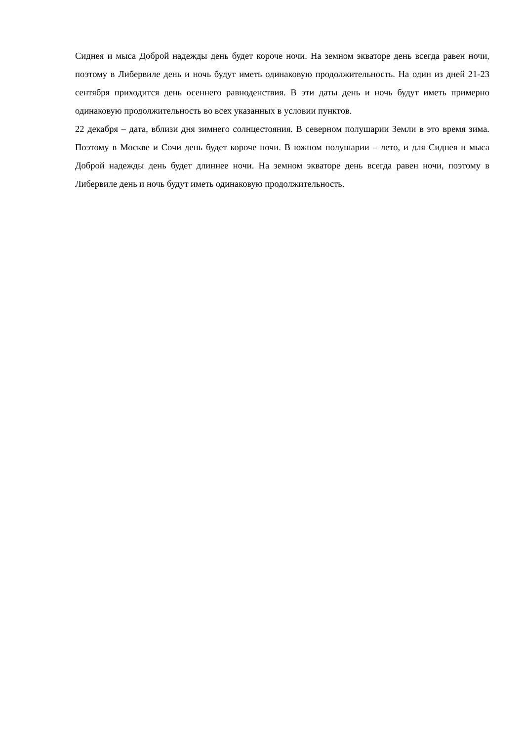Сиднея и мыса Доброй надежды день будет короче ночи. На земном экваторе день всегда равен ночи, поэтому в Либервиле день и ночь будут иметь одинаковую продолжительность. На один из дней 21-23 сентября приходится день осеннего равноденствия. В эти даты день и ночь будут иметь примерно одинаковую продолжительность во всех указанных в условии пунктов.
22 декабря – дата, вблизи дня зимнего солнцестояния. В северном полушарии Земли в это время зима. Поэтому в Москве и Сочи день будет короче ночи. В южном полушарии – лето, и для Сиднея и мыса Доброй надежды день будет длиннее ночи. На земном экваторе день всегда равен ночи, поэтому в Либервиле день и ночь будут иметь одинаковую продолжительность.